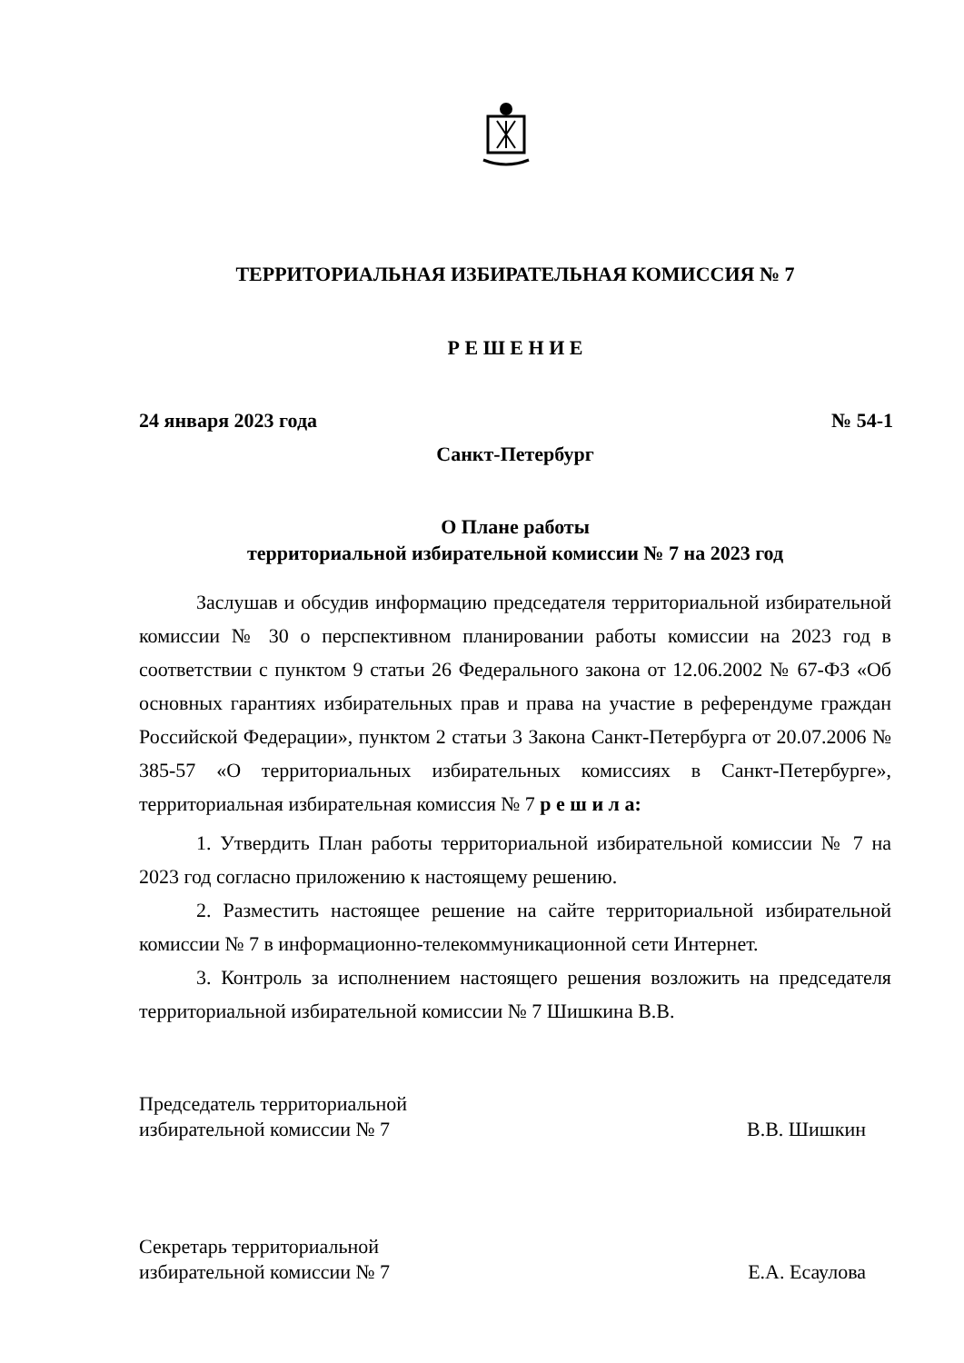ТЕРРИТОРИАЛЬНАЯ ИЗБИРАТЕЛЬНАЯ КОМИССИЯ № 7
Р Е Ш Е Н И Е
24 января 2023 года № 54-1
Санкт-Петербург
О Плане работы
территориальной избирательной комиссии № 7 на 2023 год
Заслушав и обсудив информацию председателя территориальной избирательной комиссии № 30 о перспективном планировании работы комиссии на 2023 год в соответствии с пунктом 9 статьи 26 Федерального закона от 12.06.2002 № 67-ФЗ «Об основных гарантиях избирательных прав и права на участие в референдуме граждан Российской Федерации», пунктом 2 статьи 3 Закона Санкт-Петербурга от 20.07.2006 № 385-57 «О территориальных избирательных комиссиях в Санкт-Петербурге», территориальная избирательная комиссия № 7 р е ш и л а:
1. Утвердить План работы территориальной избирательной комиссии № 7 на 2023 год согласно приложению к настоящему решению.
2. Разместить настоящее решение на сайте территориальной избирательной комиссии № 7 в информационно-телекоммуникационной сети Интернет.
3. Контроль за исполнением настоящего решения возложить на председателя территориальной избирательной комиссии № 7 Шишкина В.В.
Председатель территориальной
избирательной комиссии № 7 В.В. Шишкин
Секретарь территориальной
избирательной комиссии № 7 Е.А. Есаулова